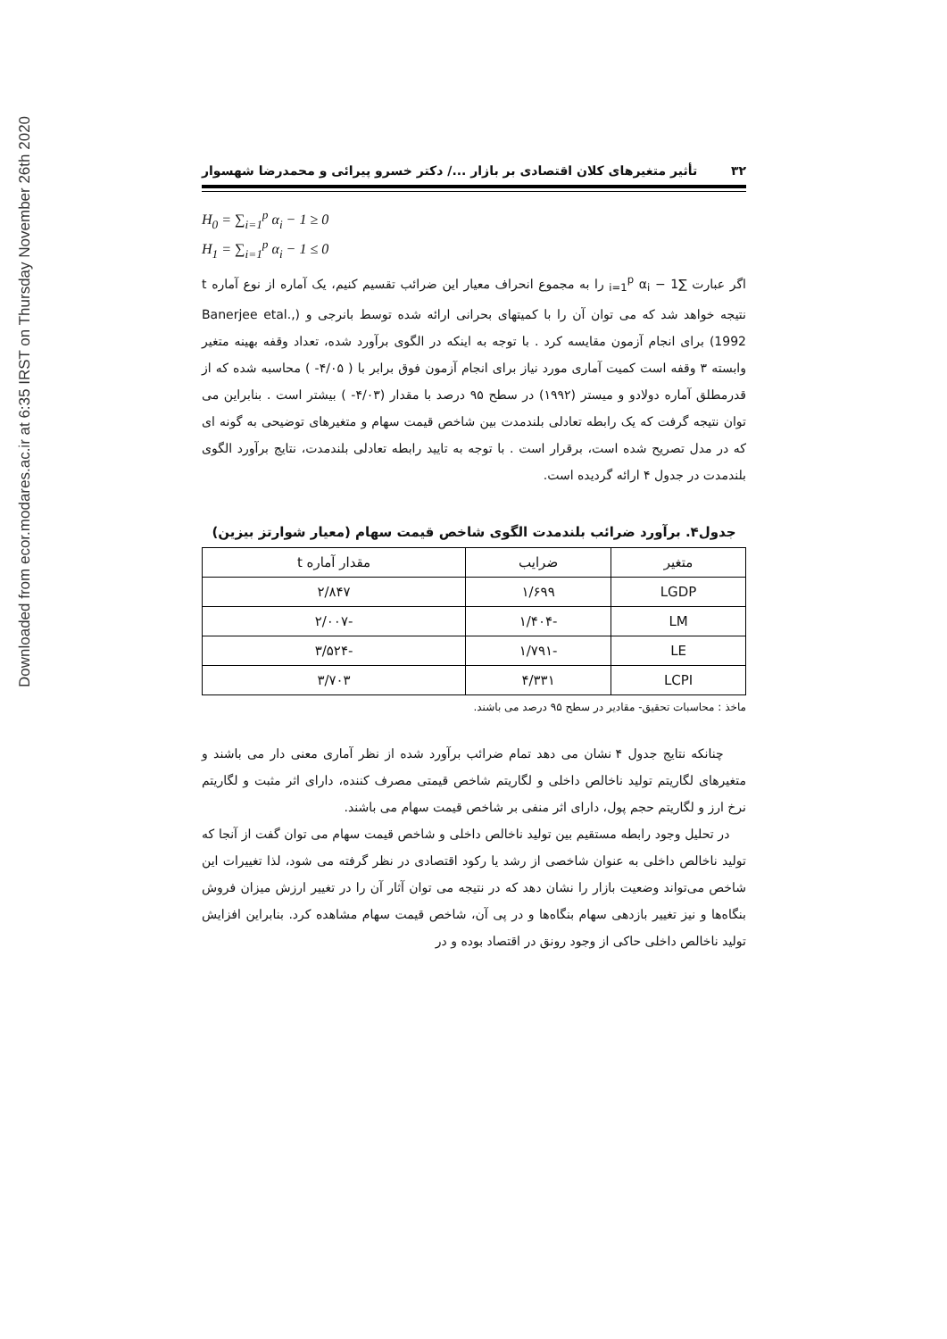Downloaded from ecor.modares.ac.ir at 6:35 IRST on Thursday November 26th 2020
۳۲ تأثیر متغیرهای کلان اقتصادی بر بازار .../ دکتر خسرو پیرائی و محمدرضا شهسوار
H<sub>0</sub> = ∑<sub>i=1</sub><sup>p</sup> α<sub>i</sub> − 1 ≥ 0
H<sub>1</sub> = ∑<sub>i=1</sub><sup>p</sup> α<sub>i</sub> − 1 ≤ 0
اگر عبارت ∑<sub>i=1</sub><sup>p</sup> α<sub>i</sub> − 1 را به مجموع انحراف معیار این ضرائب تقسیم کنیم، یک آماره از نوع آماره t نتیجه خواهد شد که می توان آن را با کمیتهای بحرانی ارائه شده توسط بانرجی و (Banerjee etal., 1992) برای انجام آزمون مقایسه کرد . با توجه به اینکه در الگوی برآورد شده، تعداد وقفه بهینه متغیر وابسته ۳ وقفه است کمیت آماری مورد نیاز برای انجام آزمون فوق برابر با ( ۴/۰۵- ) محاسبه شده که از قدرمطلق آماره دولادو و میستر (۱۹۹۲) در سطح ۹۵ درصد با مقدار (۴/۰۳- ) بیشتر است . بنابراین می توان نتیجه گرفت که یک رابطه تعادلی بلندمدت بین شاخص قیمت سهام و متغیرهای توضیحی به گونه ای که در مدل تصریح شده است، برقرار است . با توجه به تایید رابطه تعادلی بلندمدت، نتایج برآورد الگوی بلندمدت در جدول ۴ ارائه گردیده است.
جدول۴. برآورد ضرائب بلندمدت الگوی شاخص قیمت سهام (معیار شوارتز بیزین)
| متغیر | ضرایب | مقدار آماره t |
| --- | --- | --- |
| LGDP | ۱/۶۹۹ | ۲/۸۴۷ |
| LM | -۱/۴۰۴ | -۲/۰۰۷ |
| LE | -۱/۷۹۱ | -۳/۵۲۴ |
| LCPI | ۴/۳۳۱ | ۳/۷۰۳ |
ماخذ : محاسبات تحقیق- مقادیر در سطح ۹۵ درصد می باشند.
چنانکه نتایج جدول ۴ نشان می دهد تمام ضرائب برآورد شده از نظر آماری معنی دار می باشند و متغیرهای لگاریتم تولید ناخالص داخلی و لگاریتم شاخص قیمتی مصرف کننده، دارای اثر مثبت و لگاریتم نرخ ارز و لگاریتم حجم پول، دارای اثر منفی بر شاخص قیمت سهام می باشند.
در تحلیل وجود رابطه مستقیم بین تولید ناخالص داخلی و شاخص قیمت سهام می توان گفت از آنجا که تولید ناخالص داخلی به عنوان شاخصی از رشد یا رکود اقتصادی در نظر گرفته می شود، لذا تغییرات این شاخص می‌تواند وضعیت بازار را نشان دهد که در نتیجه می توان آثار آن را در تغییر ارزش میزان فروش بنگاه‌ها و نیز تغییر بازدهی سهام بنگاه‌ها و در پی آن، شاخص قیمت سهام مشاهده کرد. بنابراین افزایش تولید ناخالص داخلی حاکی از وجود رونق در اقتصاد بوده و در